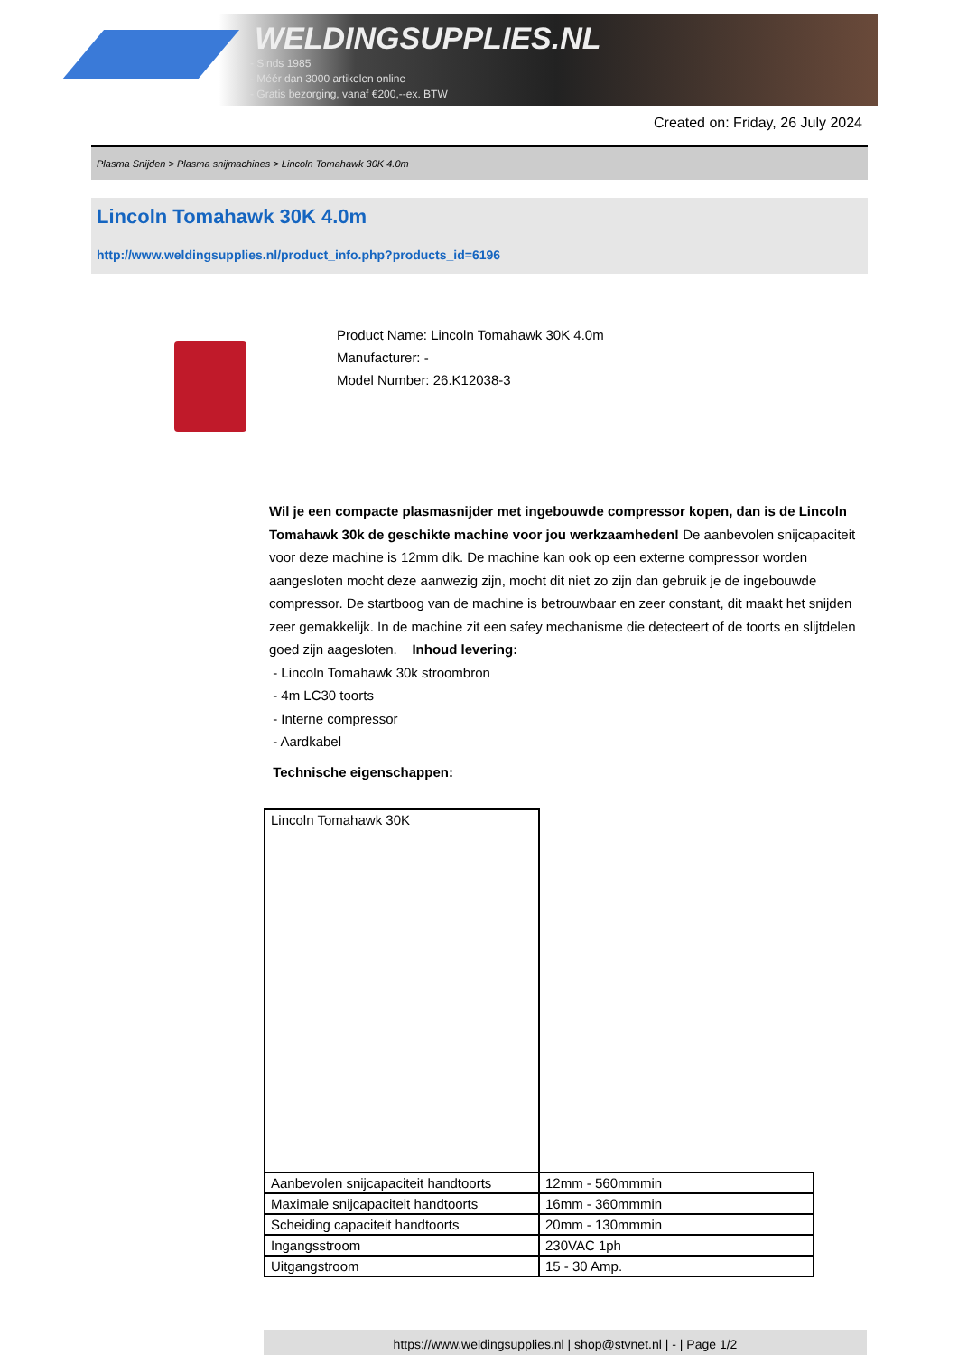WELDINGSUPPLIES.NL
- Sinds 1985
- Méér dan 3000 artikelen online
- Gratis bezorging, vanaf €200,--ex. BTW
Created on: Friday, 26 July 2024
Plasma Snijden > Plasma snijmachines > Lincoln Tomahawk 30K 4.0m
Lincoln Tomahawk 30K 4.0m
http://www.weldingsupplies.nl/product_info.php?products_id=6196
Product Name: Lincoln Tomahawk 30K 4.0m
Manufacturer: -
Model Number: 26.K12038-3
Wil je een compacte plasmasnijder met ingebouwde compressor kopen, dan is de Lincoln Tomahawk 30k de geschikte machine voor jou werkzaamheden! De aanbevolen snijcapaciteit voor deze machine is 12mm dik. De machine kan ook op een externe compressor worden aangesloten mocht deze aanwezig zijn, mocht dit niet zo zijn dan gebruik je de ingebouwde compressor. De startboog van de machine is betrouwbaar en zeer constant, dit maakt het snijden zeer gemakkelijk. In de machine zit een safey mechanisme die detecteert of de toorts en slijtdelen goed zijn aagesloten. Inhoud levering:
- Lincoln Tomahawk 30k stroombron
- 4m LC30 toorts
- Interne compressor
- Aardkabel
Technische eigenschappen:
| Lincoln Tomahawk 30K | |
| Aanbevolen snijcapaciteit handtoorts | 12mm - 560mmmin |
| Maximale snijcapaciteit handtoorts | 16mm - 360mmmin |
| Scheiding capaciteit handtoorts | 20mm - 130mmmin |
| Ingangsstroom | 230VAC 1ph |
| Uitgangstroom | 15 - 30 Amp. |
https://www.weldingsupplies.nl | shop@stvnet.nl | - | Page 1/2